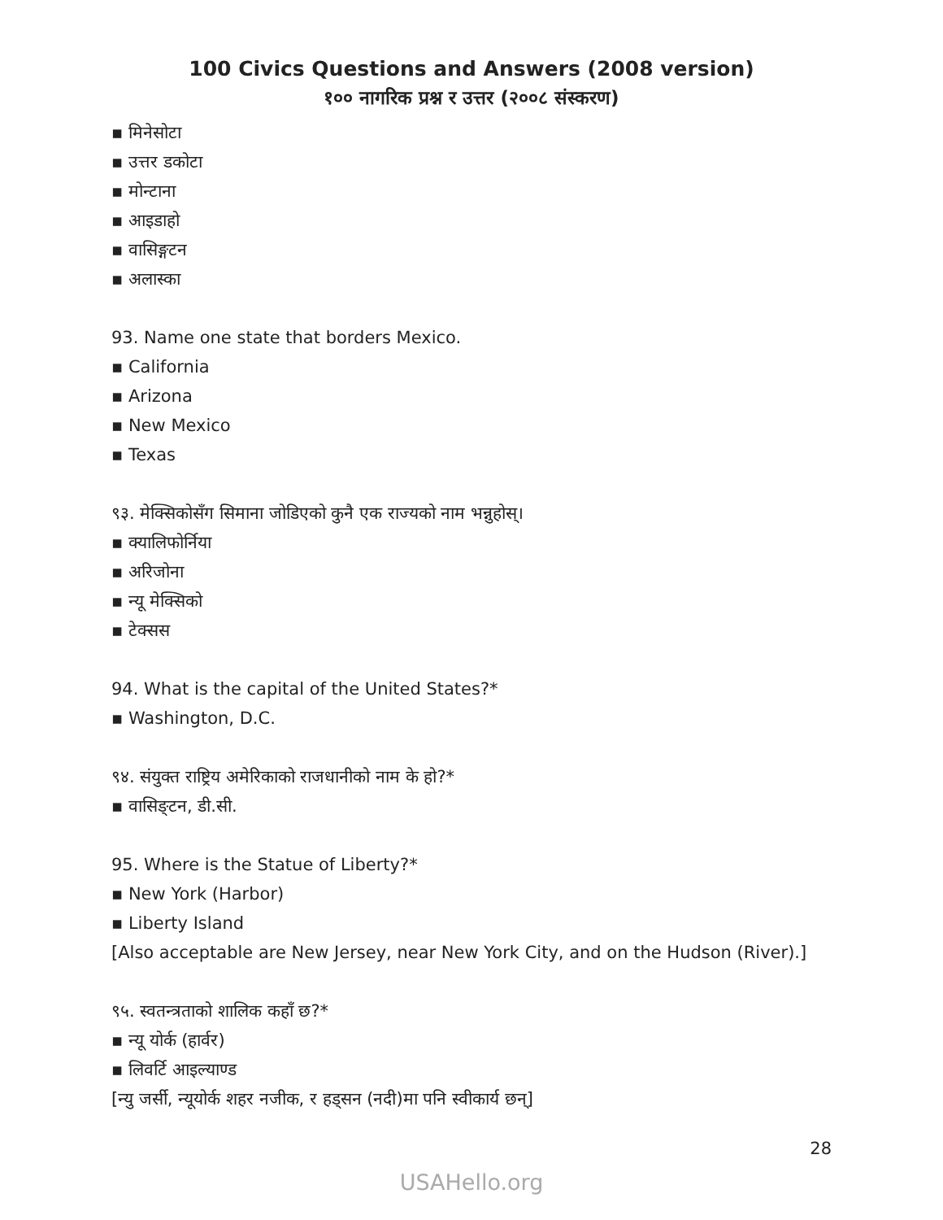100 Civics Questions and Answers (2008 version)
१०० नागरिक प्रश्न र उत्तर (२००८ संस्करण)
▪ मिनेसोटा
▪ उत्तर डकोटा
▪ मोन्टाना
▪ आइडाहो
▪ वासिङ्गटन
▪ अलास्का
93. Name one state that borders Mexico.
▪ California
▪ Arizona
▪ New Mexico
▪ Texas
९३. मेक्सिकोसँग सिमाना जोडिएको कुनै एक राज्यको नाम भन्नुहोस्।
▪ क्यालिफोर्निया
▪ अरिजोना
▪ न्यू मेक्सिको
▪ टेक्सस
94. What is the capital of the United States?*
▪ Washington, D.C.
९४. संयुक्त राष्ट्रिय अमेरिकाको राजधानीको नाम के हो?*
▪ वासिङ्टन, डी.सी.
95. Where is the Statue of Liberty?*
▪ New York (Harbor)
▪ Liberty Island
[Also acceptable are New Jersey, near New York City, and on the Hudson (River).]
९५. स्वतन्त्रताको शालिक कहाँ छ?*
▪ न्यू योर्क (हार्वर)
▪ लिवर्टि आइल्याण्ड
[न्यु जर्सी, न्यूयोर्क शहर नजीक, र हड्सन (नदी)मा पनि स्वीकार्य छन्]
28
USAHello.org